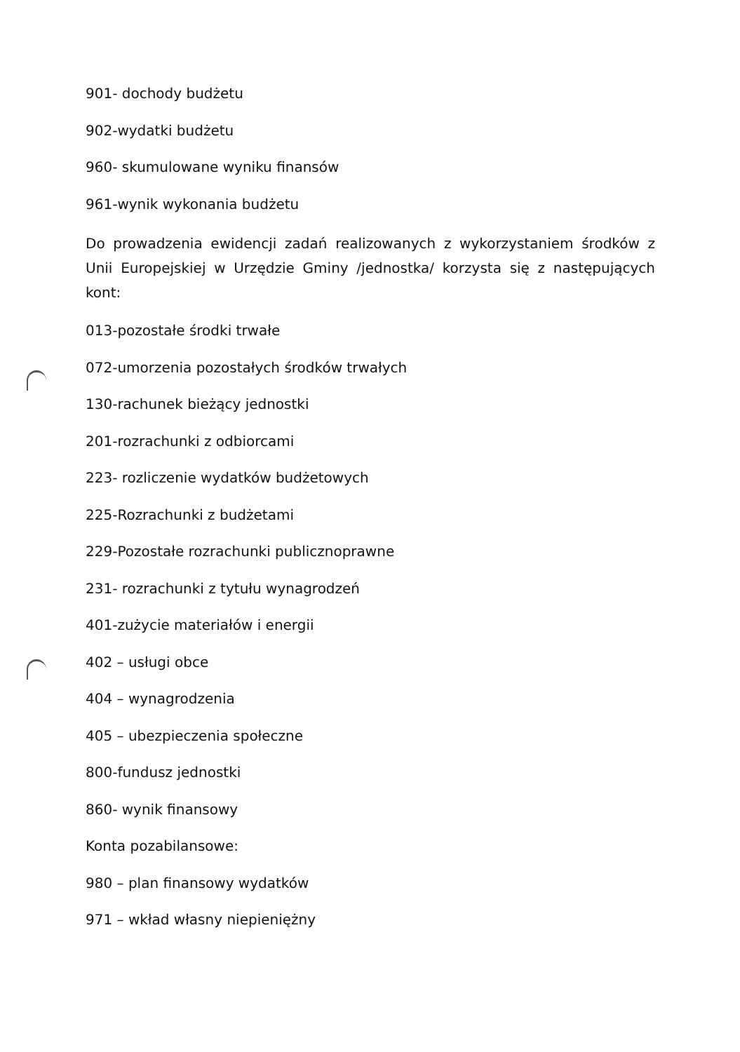901- dochody budżetu
902-wydatki budżetu
960- skumulowane wyniku finansów
961-wynik wykonania budżetu
Do prowadzenia ewidencji zadań realizowanych z wykorzystaniem środków z Unii Europejskiej w Urzędzie Gminy /jednostka/ korzysta się z następujących kont:
013-pozostałe środki trwałe
072-umorzenia pozostałych środków trwałych
130-rachunek bieżący jednostki
201-rozrachunki z odbiorcami
223- rozliczenie wydatków budżetowych
225-Rozrachunki z budżetami
229-Pozostałe rozrachunki publicznoprawne
231- rozrachunki z tytułu wynagrodzeń
401-zużycie materiałów i energii
402 – usługi obce
404 – wynagrodzenia
405 – ubezpieczenia społeczne
800-fundusz jednostki
860- wynik finansowy
Konta pozabilansowe:
980 – plan finansowy wydatków
971 – wkład własny niepieniężny